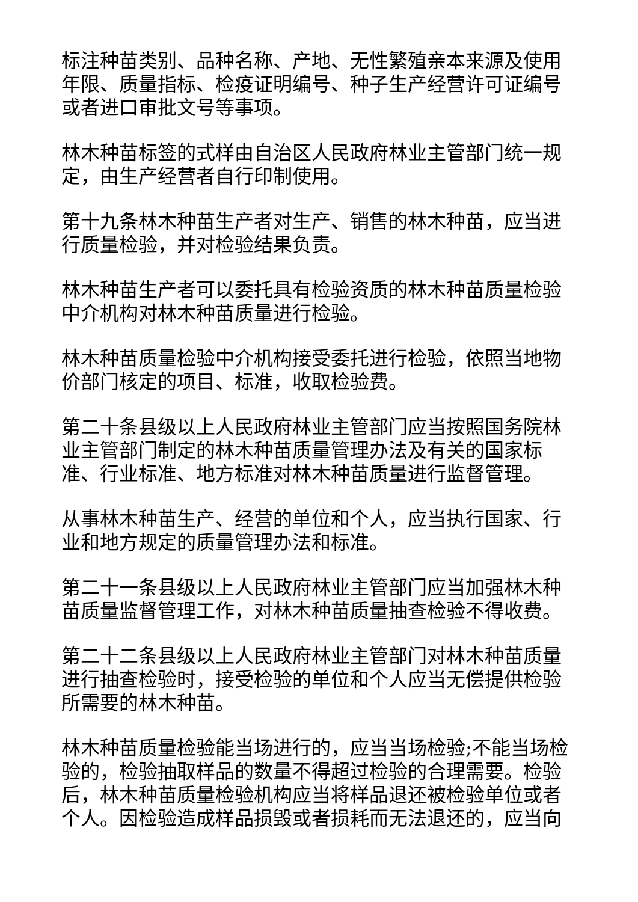标注种苗类别、品种名称、产地、无性繁殖亲本来源及使用年限、质量指标、检疫证明编号、种子生产经营许可证编号或者进口审批文号等事项。
林木种苗标签的式样由自治区人民政府林业主管部门统一规定，由生产经营者自行印制使用。
第十九条林木种苗生产者对生产、销售的林木种苗，应当进行质量检验，并对检验结果负责。
林木种苗生产者可以委托具有检验资质的林木种苗质量检验中介机构对林木种苗质量进行检验。
林木种苗质量检验中介机构接受委托进行检验，依照当地物价部门核定的项目、标准，收取检验费。
第二十条县级以上人民政府林业主管部门应当按照国务院林业主管部门制定的林木种苗质量管理办法及有关的国家标准、行业标准、地方标准对林木种苗质量进行监督管理。
从事林木种苗生产、经营的单位和个人，应当执行国家、行业和地方规定的质量管理办法和标准。
第二十一条县级以上人民政府林业主管部门应当加强林木种苗质量监督管理工作，对林木种苗质量抽查检验不得收费。
第二十二条县级以上人民政府林业主管部门对林木种苗质量进行抽查检验时，接受检验的单位和个人应当无偿提供检验所需要的林木种苗。
林木种苗质量检验能当场进行的，应当当场检验;不能当场检验的，检验抽取样品的数量不得超过检验的合理需要。检验后，林木种苗质量检验机构应当将样品退还被检验单位或者个人。因检验造成样品损毁或者损耗而无法退还的，应当向